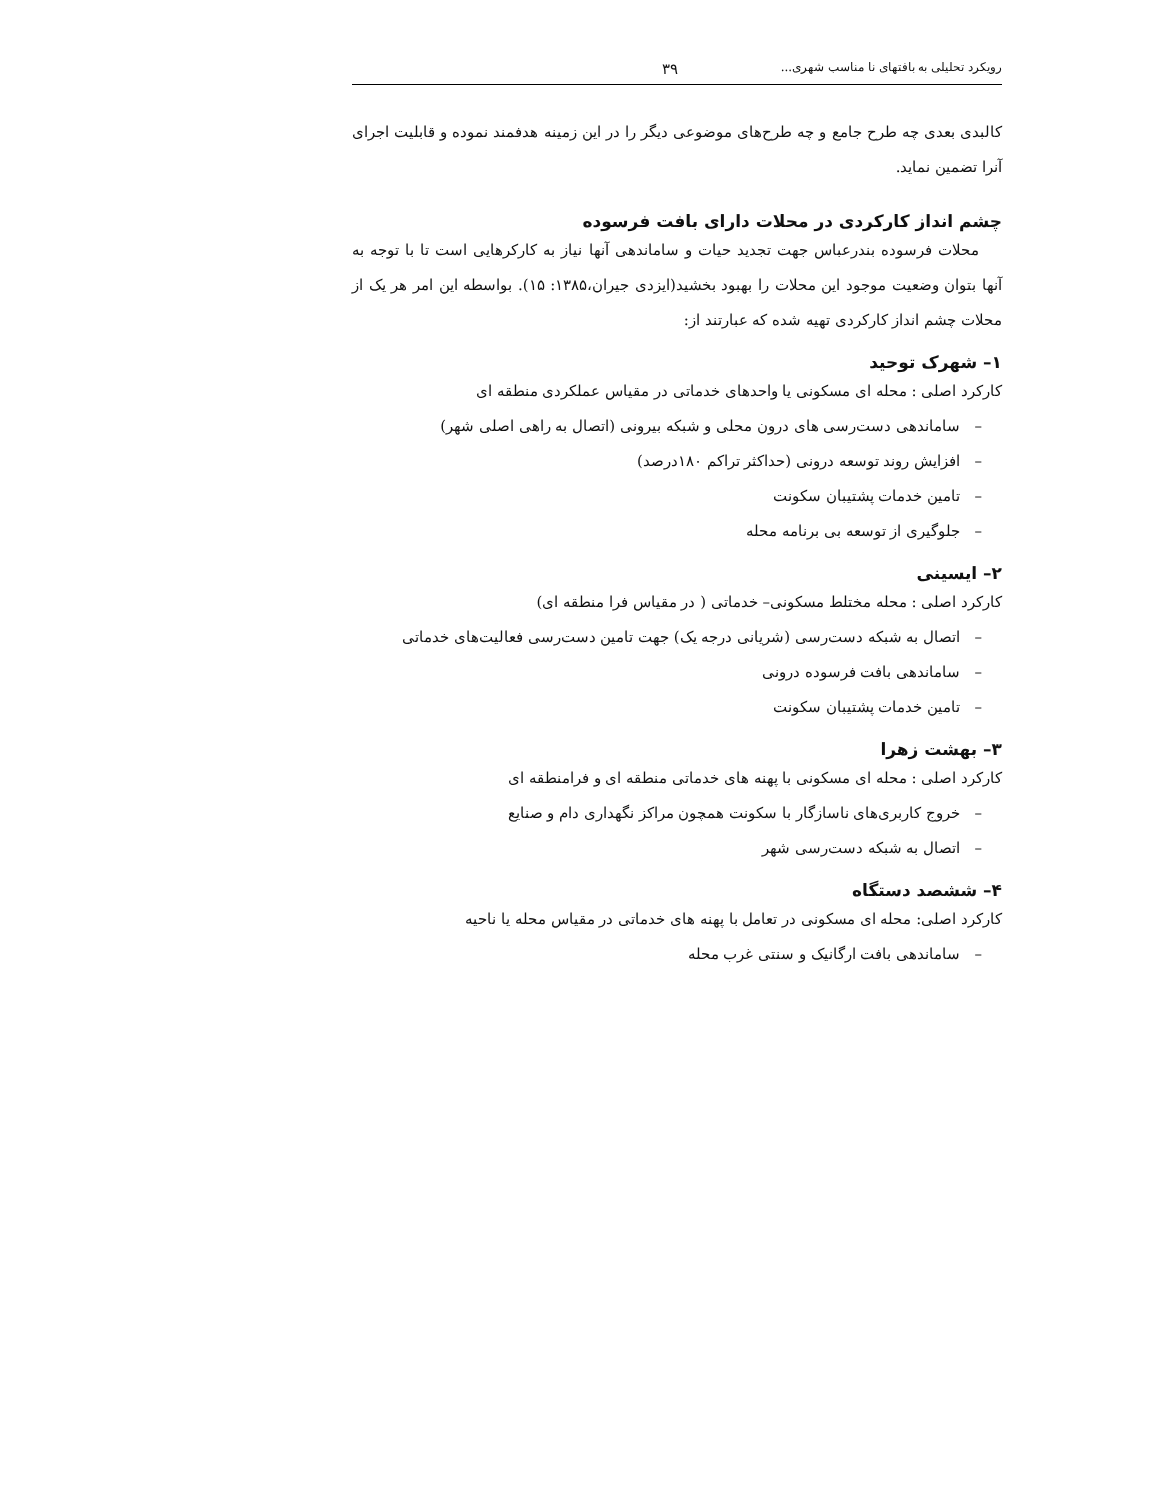رویکرد تحلیلی به بافتهای نا مناسب شهری... ۳۹
کالبدی بعدی چه طرح جامع و چه طرح‌های موضوعی دیگر را در این زمینه هدفمند نموده و قابلیت اجرای آنرا تضمین نماید.
چشم انداز کارکردی در محلات دارای بافت فرسوده
محلات فرسوده بندرعباس جهت تجدید حیات و ساماندهی آنها نیاز به کارکرهایی است تا با توجه به آنها بتوان وضعیت موجود این محلات را بهبود بخشید(ایزدی جیران،۱۳۸۵: ۱۵). بواسطه این امر هر یک از محلات چشم انداز کارکردی تهیه شده که عبارتند از:
۱– شهرک توحید
کارکرد اصلی : محله ای مسکونی یا واحدهای خدماتی در مقیاس عملکردی منطقه ای
– ساماندهی دست‌رسی های درون محلی و شبکه بیرونی (اتصال به راهی اصلی شهر)
– افزایش روند توسعه درونی (حداکثر تراکم ۱۸۰درصد)
– تامین خدمات پشتیبان سکونت
– جلوگیری از توسعه بی برنامه محله
۲– ایسینی
کارکرد اصلی : محله مختلط مسکونی– خدماتی ( در مقیاس فرا منطقه ای)
– اتصال به شبکه دست‌رسی (شریانی درجه یک) جهت تامین دست‌رسی فعالیت‌های خدماتی
– ساماندهی بافت فرسوده درونی
– تامین خدمات پشتیبان سکونت
۳– بهشت زهرا
کارکرد اصلی : محله ای مسکونی با پهنه های خدماتی منطقه ای و فرامنطقه ای
– خروج کاربری‌های ناسازگار با سکونت همچون مراکز نگهداری دام و صنایع
– اتصال به شبکه دست‌رسی شهر
۴– ششصد دستگاه
کارکرد اصلی: محله ای مسکونی در تعامل با پهنه های خدماتی در مقیاس محله یا ناحیه
– ساماندهی بافت ارگانیک و سنتی غرب محله